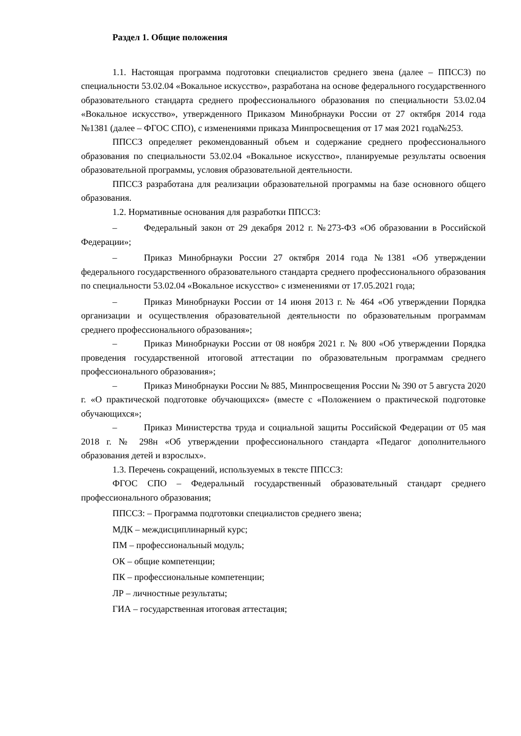Раздел 1. Общие положения
1.1. Настоящая программа подготовки специалистов среднего звена (далее – ППССЗ) по специальности 53.02.04 «Вокальное искусство», разработана на основе федерального государственного образовательного стандарта среднего профессионального образования по специальности 53.02.04 «Вокальное искусство», утвержденного Приказом Минобрнауки России от 27 октября 2014 года №1381 (далее – ФГОС СПО), с изменениями приказа Минпросвещения от 17 мая 2021 года№253.
ППССЗ определяет рекомендованный объем и содержание среднего профессионального образования по специальности 53.02.04 «Вокальное искусство», планируемые результаты освоения образовательной программы, условия образовательной деятельности.
ППССЗ разработана для реализации образовательной программы на базе основного общего образования.
1.2. Нормативные основания для разработки ППССЗ:
– Федеральный закон от 29 декабря 2012 г. №273-ФЗ «Об образовании в Российской Федерации»;
– Приказ Минобрнауки России 27 октября 2014 года №1381 «Об утверждении федерального государственного образовательного стандарта среднего профессионального образования по специальности 53.02.04 «Вокальное искусство» с изменениями от 17.05.2021 года;
– Приказ Минобрнауки России от 14 июня 2013 г. № 464 «Об утверждении Порядка организации и осуществления образовательной деятельности по образовательным программам среднего профессионального образования»;
– Приказ Минобрнауки России от 08 ноября 2021 г. № 800 «Об утверждении Порядка проведения государственной итоговой аттестации по образовательным программам среднего профессионального образования»;
– Приказ Минобрнауки России № 885, Минпросвещения России № 390 от 5 августа 2020 г. «О практической подготовке обучающихся» (вместе с «Положением о практической подготовке обучающихся»;
– Приказ Министерства труда и социальной защиты Российской Федерации от 05 мая 2018 г. № 298н «Об утверждении профессионального стандарта «Педагог дополнительного образования детей и взрослых».
1.3. Перечень сокращений, используемых в тексте ППССЗ:
ФГОС СПО – Федеральный государственный образовательный стандарт среднего профессионального образования;
ППССЗ: – Программа подготовки специалистов среднего звена;
МДК – междисциплинарный курс;
ПМ – профессиональный модуль;
ОК – общие компетенции;
ПК – профессиональные компетенции;
ЛР – личностные результаты;
ГИА – государственная итоговая аттестация;